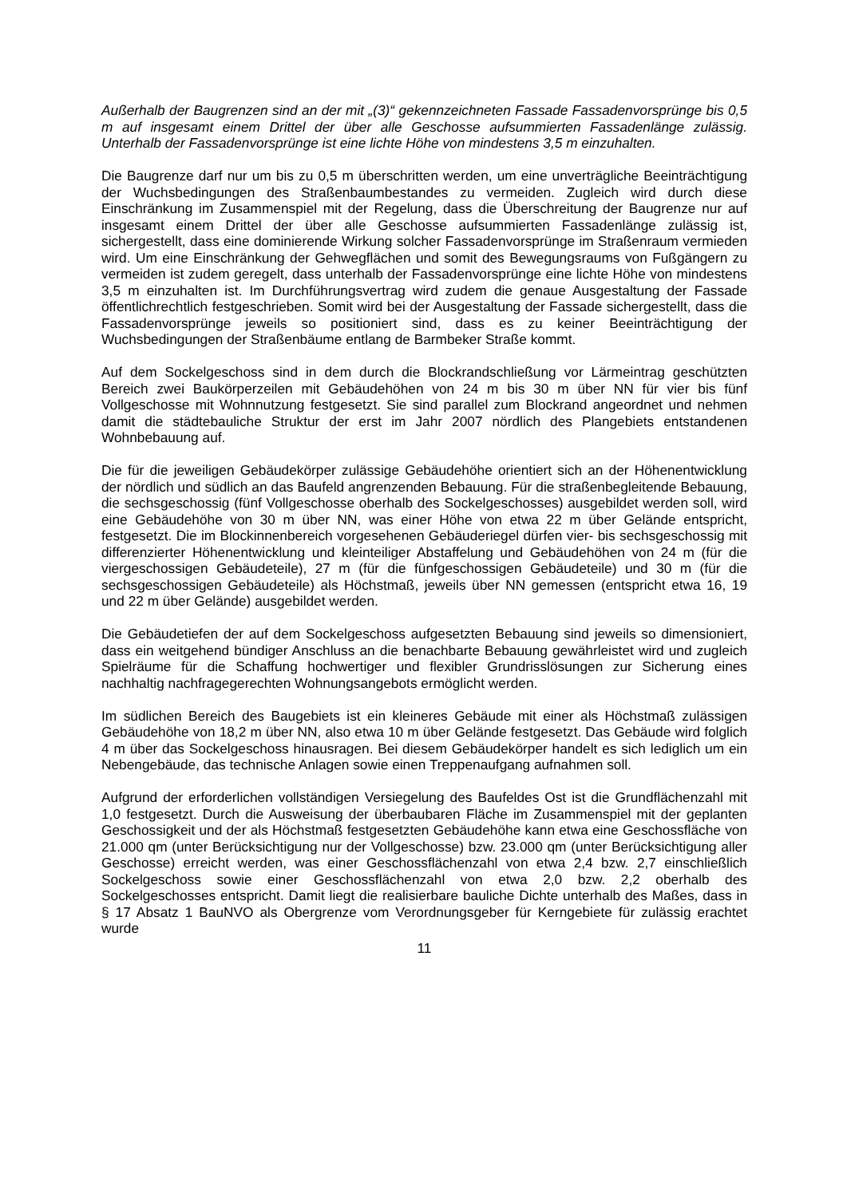Außerhalb der Baugrenzen sind an der mit „(3)“ gekennzeichneten Fassade Fassadenvorsprünge bis 0,5 m auf insgesamt einem Drittel der über alle Geschosse aufsummierten Fassadenlänge zulässig. Unterhalb der Fassadenvorsprünge ist eine lichte Höhe von mindestens 3,5 m einzuhalten.
Die Baugrenze darf nur um bis zu 0,5 m überschritten werden, um eine unverträgliche Beeinträchtigung der Wuchsbedingungen des Straßenbaumbestandes zu vermeiden. Zugleich wird durch diese Einschränkung im Zusammenspiel mit der Regelung, dass die Überschreitung der Baugrenze nur auf insgesamt einem Drittel der über alle Geschosse aufsummierten Fassadenlänge zulässig ist, sichergestellt, dass eine dominierende Wirkung solcher Fassadenvorsprünge im Straßenraum vermieden wird. Um eine Einschränkung der Gehwegflächen und somit des Bewegungsraums von Fußgängern zu vermeiden ist zudem geregelt, dass unterhalb der Fassadenvorsprünge eine lichte Höhe von mindestens 3,5 m einzuhalten ist. Im Durchführungsvertrag wird zudem die genaue Ausgestaltung der Fassade öffentlichrechtlich festgeschrieben. Somit wird bei der Ausgestaltung der Fassade sichergestellt, dass die Fassadenvorsprünge jeweils so positioniert sind, dass es zu keiner Beeinträchtigung der Wuchsbedingungen der Straßenbäume entlang de Barmbeker Straße kommt.
Auf dem Sockelgeschoss sind in dem durch die Blockrandschließung vor Lärmeintrag geschützten Bereich zwei Baukörperzeilen mit Gebäudehöhen von 24 m bis 30 m über NN für vier bis fünf Vollgeschosse mit Wohnnutzung festgesetzt. Sie sind parallel zum Blockrand angeordnet und nehmen damit die städtebauliche Struktur der erst im Jahr 2007 nördlich des Plangebiets entstandenen Wohnbebauung auf.
Die für die jeweiligen Gebäudekörper zulässige Gebäudehöhe orientiert sich an der Höhenentwicklung der nördlich und südlich an das Baufeld angrenzenden Bebauung. Für die straßenbegleitende Bebauung, die sechsgeschossig (fünf Vollgeschosse oberhalb des Sockelgeschosses) ausgebildet werden soll, wird eine Gebäudehöhe von 30 m über NN, was einer Höhe von etwa 22 m über Gelände entspricht, festgesetzt. Die im Blockinnenbereich vorgesehenen Gebäuderiegel dürfen vier- bis sechsgeschossig mit differenzierter Höhenentwicklung und kleinteiliger Abstaffelung und Gebäudehöhen von 24 m (für die viergeschossigen Gebäudeteile), 27 m (für die fünfgeschossigen Gebäudeteile) und 30 m (für die sechsgeschossigen Gebäudeteile) als Höchstmaß, jeweils über NN gemessen (entspricht etwa 16, 19 und 22 m über Gelände) ausgebildet werden.
Die Gebäudetiefen der auf dem Sockelgeschoss aufgesetzten Bebauung sind jeweils so dimensioniert, dass ein weitgehend bündiger Anschluss an die benachbarte Bebauung gewährleistet wird und zugleich Spielräume für die Schaffung hochwertiger und flexibler Grundrisslösungen zur Sicherung eines nachhaltig nachfragegerechten Wohnungsangebots ermöglicht werden.
Im südlichen Bereich des Baugebiets ist ein kleineres Gebäude mit einer als Höchstmaß zulässigen Gebäudehöhe von 18,2 m über NN, also etwa 10 m über Gelände festgesetzt. Das Gebäude wird folglich 4 m über das Sockelgeschoss hinausragen. Bei diesem Gebäudekörper handelt es sich lediglich um ein Nebengebäude, das technische Anlagen sowie einen Treppenaufgang aufnahmen soll.
Aufgrund der erforderlichen vollständigen Versiegelung des Baufeldes Ost ist die Grundflächenzahl mit 1,0 festgesetzt. Durch die Ausweisung der überbaubaren Fläche im Zusammenspiel mit der geplanten Geschossigkeit und der als Höchstmaß festgesetzten Gebäudehöhe kann etwa eine Geschossfläche von 21.000 qm (unter Berücksichtigung nur der Vollgeschosse) bzw. 23.000 qm (unter Berücksichtigung aller Geschosse) erreicht werden, was einer Geschossflächenzahl von etwa 2,4 bzw. 2,7 einschließlich Sockelgeschoss sowie einer Geschossflächenzahl von etwa 2,0 bzw. 2,2 oberhalb des Sockelgeschosses entspricht. Damit liegt die realisierbare bauliche Dichte unterhalb des Maßes, dass in § 17 Absatz 1 BauNVO als Obergrenze vom Verordnungsgeber für Kerngebiete für zulässig erachtet wurde
11